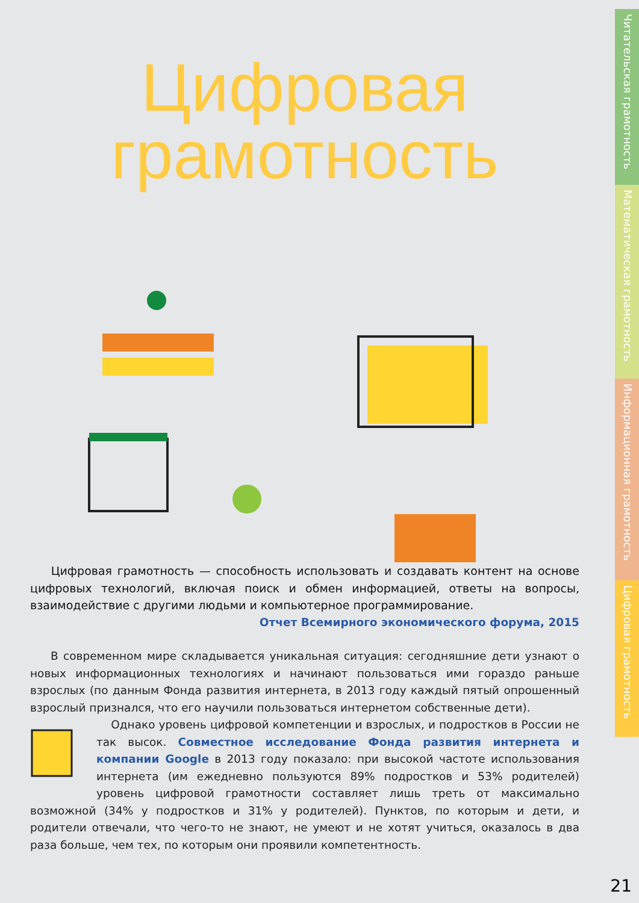Цифровая
грамотность
Цифровая грамотность — способность использовать и создавать контент на основе цифровых технологий, включая поиск и обмен информацией, ответы на вопросы, взаимодействие с другими людьми и компьютерное программирование.
Отчет Всемирного экономического форума, 2015
В современном мире складывается уникальная ситуация: сегодняшние дети узнают о новых информационных технологиях и начинают пользоваться ими гораздо раньше взрослых (по данным Фонда развития интернета, в 2013 году каждый пятый опрошенный взрослый признался, что его научили пользоваться интернетом собственные дети).
Однако уровень цифровой компетенции и взрослых, и подростков в России не так высок. Совместное исследование Фонда развития интернета и компании Google в 2013 году показало: при высокой частоте использования интернета (им ежедневно пользуются 89% подростков и 53% родителей) уровень цифровой грамотности составляет лишь треть от максимально возможной (34% у подростков и 31% у родителей). Пунктов, по которым и дети, и родители отвечали, что чего-то не знают, не умеют и не хотят учиться, оказалось в два раза больше, чем тех, по которым они проявили компетентность.
Читательская грамотность
Математическая грамотность
Информационная грамотность
Цифровая грамотность
21